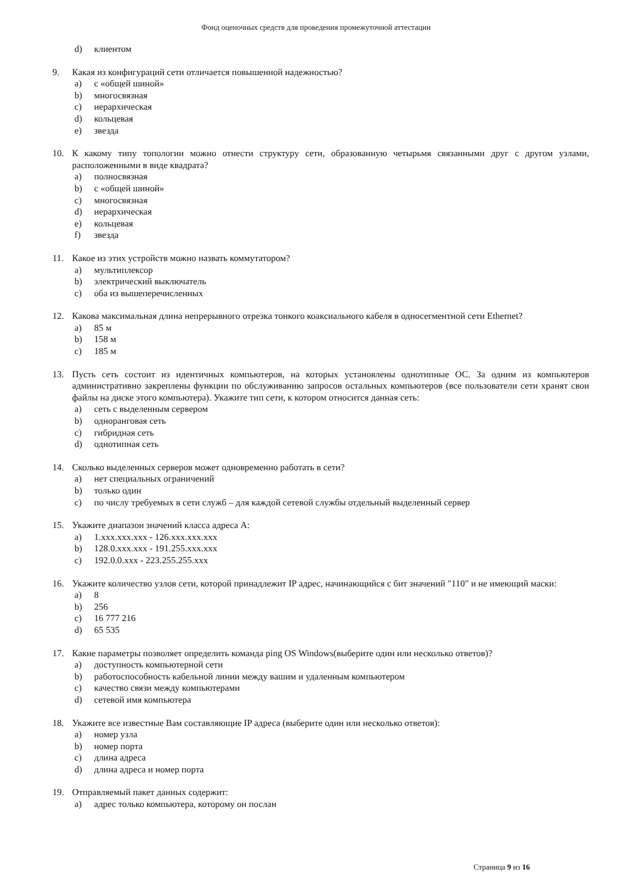Фонд оценочных средств для проведения промежуточной аттестации
d) клиентом
9. Какая из конфигураций сети отличается повышенной надежностью?
a) с «общей шиной»
b) многосвязная
c) иерархическая
d) кольцевая
e) звезда
10. К какому типу топологии можно отнести структуру сети, образованную четырьмя связанными друг с другом узлами, расположенными в виде квадрата?
a) полносвязная
b) с «общей шиной»
c) многосвязная
d) иерархическая
e) кольцевая
f) звезда
11. Какое из этих устройств можно назвать коммутатором?
a) мультиплексор
b) электрический выключатель
c) оба из вышеперечисленных
12. Какова максимальная длина непрерывного отрезка тонкого коаксиального кабеля в односегментной сети Ethernet?
a) 85 м
b) 158 м
c) 185 м
13. Пусть сеть состоит из идентичных компьютеров, на которых установлены однотипные ОС. За одним из компьютеров административно закреплены функции по обслуживанию запросов остальных компьютеров (все пользователи сети хранят свои файлы на диске этого компьютера). Укажите тип сети, к котором относится данная сеть:
a) сеть с выделенным сервером
b) одноранговая сеть
c) гибридная сеть
d) однотипная сеть
14. Сколько выделенных серверов может одновременно работать в сети?
a) нет специальных ограничений
b) только один
c) по числу требуемых в сети служб – для каждой сетевой службы отдельный выделенный сервер
15. Укажите диапазон значений класса адреса А:
a) 1.xxx.xxx.xxx - 126.xxx.xxx.xxx
b) 128.0.xxx.xxx - 191.255.xxx.xxx
c) 192.0.0.xxx - 223.255.255.xxx
16. Укажите количество узлов сети, которой принадлежит IP адрес, начинающийся с бит значений "110" и не имеющий маски:
a) 8
b) 256
c) 16 777 216
d) 65 535
17. Какие параметры позволяет определить команда ping OS Windows(выберите один или несколько ответов)?
a) доступность компьютерной сети
b) работоспособность кабельной линии между вашим и удаленным компьютером
c) качество связи между компьютерами
d) сетевой имя компьютера
18. Укажите все известные Вам составляющие IP адреса (выберите один или несколько ответов):
a) номер узла
b) номер порта
c) длина адреса
d) длина адреса и номер порта
19. Отправляемый пакет данных содержит:
a) адрес только компьютера, которому он послан
Страница 9 из 16